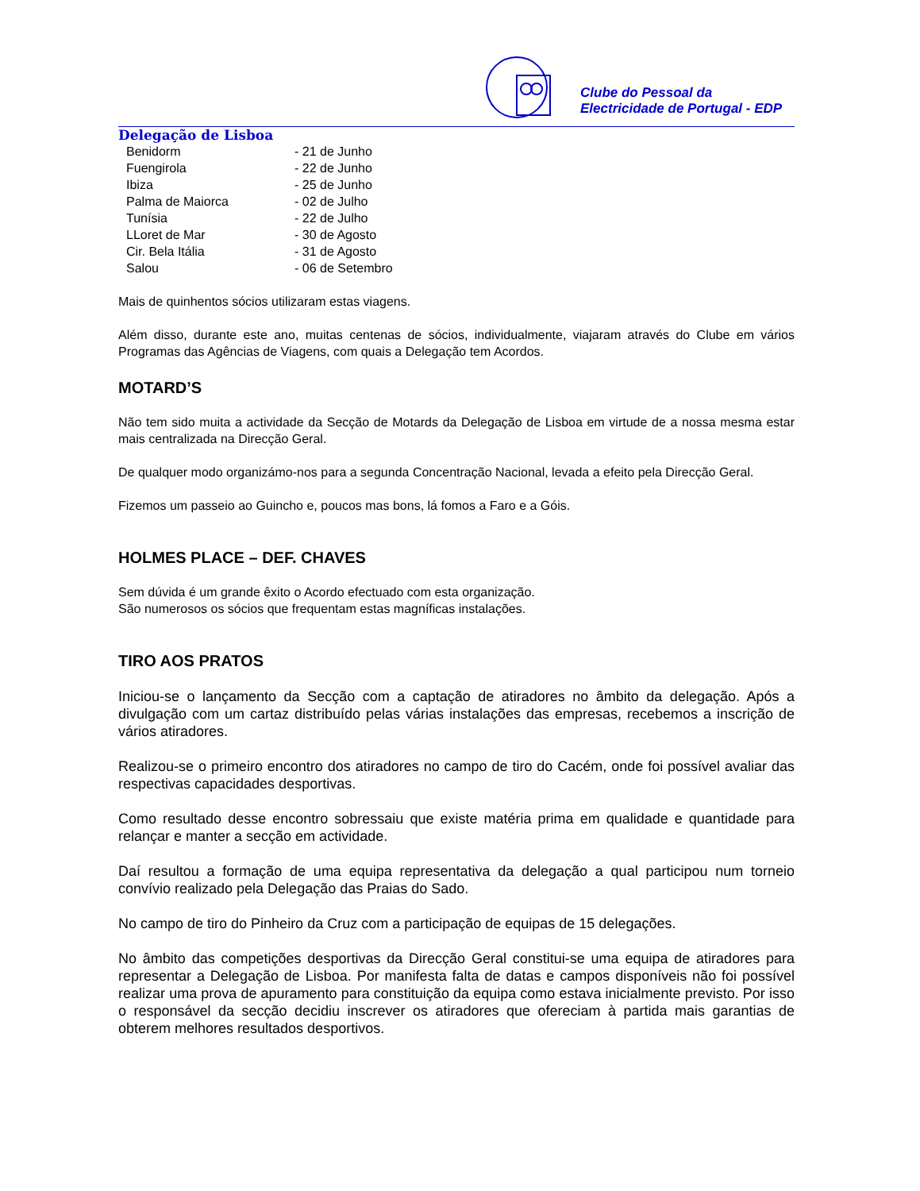Clube do Pessoal da
Electricidade de Portugal - EDP
Delegação de Lisboa
| Benidorm | - 21 de Junho |
| Fuengirola | - 22 de Junho |
| Ibiza | - 25 de Junho |
| Palma de Maiorca | - 02 de Julho |
| Tunísia | - 22 de Julho |
| LLoret de Mar | - 30 de Agosto |
| Cir. Bela Itália | - 31 de Agosto |
| Salou | - 06 de Setembro |
Mais de quinhentos sócios utilizaram estas viagens.
Além disso, durante este ano, muitas centenas de sócios, individualmente, viajaram através do Clube em vários Programas das Agências de Viagens, com quais a Delegação tem Acordos.
MOTARD’S
Não tem sido muita a actividade da Secção de Motards da Delegação de Lisboa em virtude de a nossa mesma estar mais centralizada na Direcção Geral.
De qualquer modo organizámo-nos para a segunda Concentração Nacional, levada a efeito pela Direcção Geral.
Fizemos um passeio ao Guincho e, poucos mas bons, lá fomos a Faro e a Góis.
HOLMES PLACE – DEF. CHAVES
Sem dúvida é um grande êxito o Acordo efectuado com esta organização.
São numerosos os sócios que frequentam estas magníficas instalações.
TIRO AOS PRATOS
Iniciou-se o lançamento da Secção com a captação de atiradores no âmbito da delegação. Após a divulgação com um cartaz distribuído pelas várias instalações das empresas, recebemos a inscrição de vários atiradores.
Realizou-se o primeiro encontro dos atiradores no campo de tiro do Cacém, onde foi possível avaliar das respectivas capacidades desportivas.
Como resultado desse encontro sobressaiu que existe matéria prima em qualidade e quantidade para relançar e manter a secção em actividade.
Daí resultou a formação de uma equipa representativa da delegação a qual participou num torneio convívio realizado pela Delegação das Praias do Sado.
No campo de tiro do Pinheiro da Cruz com a participação de equipas de 15 delegações.
No âmbito das competições desportivas da Direcção Geral constitui-se uma equipa de atiradores para representar a Delegação de Lisboa. Por manifesta falta de datas e campos disponíveis não foi possível realizar uma prova de apuramento para constituição da equipa como estava inicialmente previsto. Por isso o responsável da secção decidiu inscrever os atiradores que ofereciam à partida mais garantias de obterem melhores resultados desportivos.